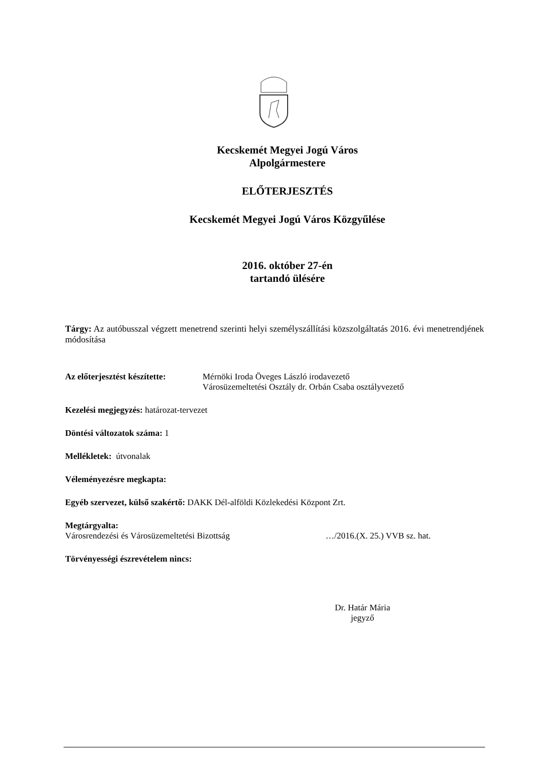Kecskemét Megyei Jogú Város
Alpolgármestere
ELŐTERJESZTÉS
Kecskemét Megyei Jogú Város Közgyűlése
2016. október 27-én
tartandó ülésére
Tárgy: Az autóbusszal végzett menetrend szerinti helyi személyszállítási közszolgáltatás 2016. évi menetrendjének módosítása
Az előterjesztést készítette: Mérnöki Iroda Öveges László irodavezető
Városüzemeltetési Osztály dr. Orbán Csaba osztályvezető
Kezelési megjegyzés: határozat-tervezet
Döntési változatok száma: 1
Mellékletek: útvonalak
Véleményezésre megkapta:
Egyéb szervezet, külső szakértő: DAKK Dél-alföldi Közlekedési Központ Zrt.
Megtárgyalta:
Városrendezési és Városüzemeltetési Bizottság …/2016.(X. 25.) VVB sz. hat.
Törvényességi észrevételem nincs:
Dr. Határ Mária
jegyző